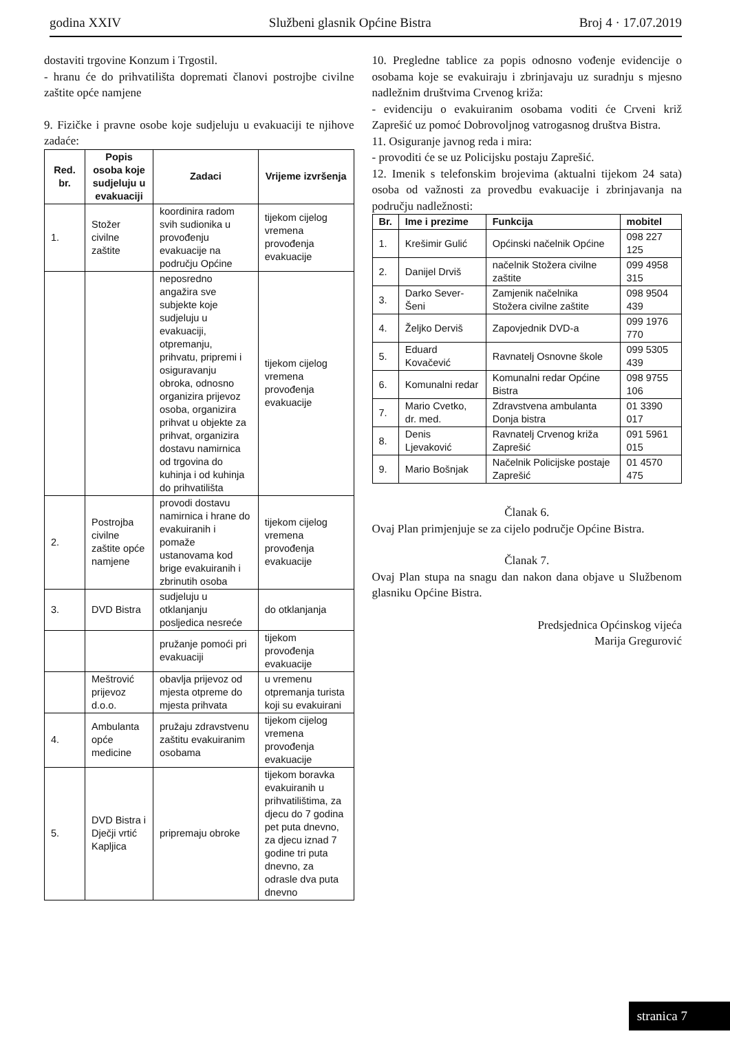godina XXIV Službeni glasnik Općine Bistra Broj 4 · 17.07.2019
dostaviti trgovine Konzum i Trgostil.
- hranu će do prihvatilišta dopremati članovi postrojbe civilne zaštite opće namjene
9. Fizičke i pravne osobe koje sudjeluju u evakuaciji te njihove zadaće:
| Red. br. | Popis osoba koje sudjeluju u evakuaciji | Zadaci | Vrijeme izvršenja |
| --- | --- | --- | --- |
| 1. | Stožer civilne zaštite | koordinira radom svih sudionika u provođenju evakuacije na području Općine | tijekom cijelog vremena provođenja evakuacije |
| | | neposredno angažira sve subjekte koje sudjeluju u evakuaciji, otpremanju, prihvatu, pripremi i osiguravanju obroka, odnosno organizira prijevoz osoba, organizira prihvat u objekte za prihvat, organizira dostavu namirnica od trgovina do kuhinja i od kuhinja do prihvatilišta | tijekom cijelog vremena provođenja evakuacije |
| 2. | Postrojba civilne zaštite opće namjene | provodi dostavu namirnica i hrane do evakuiranih i pomaže ustanovama kod brige evakuiranih i zbrinutih osoba | tijekom cijelog vremena provođenja evakuacije |
| 3. | DVD Bistra | sudjeluju u otklanjanju posljedica nesreće | do otklanjanja |
| | | pružanje pomoći pri evakuaciji | tijekom provođenja evakuacije |
| | Meštrović prijevoz d.o.o. | obavlja prijevoz od mjesta otpreme do mjesta prihvata | u vremenu otpremanja turista koji su evakuirani |
| 4. | Ambulanta opće medicine | pružaju zdravstvenu zaštitu evakuiranim osobama | tijekom cijelog vremena provođenja evakuacije |
| 5. | DVD Bistra i Dječji vrtić Kapljica | pripremaju obroke | tijekom boravka evakuiranih u prihvatilištima, za djecu do 7 godina pet puta dnevno, za djecu iznad 7 godine tri puta dnevno, za odrasle dva puta dnevno |
10. Pregledne tablice za popis odnosno vođenje evidencije o osobama koje se evakuiraju i zbrinjavaju uz suradnju s mjesno nadležnim društvima Crvenog križa:
- evidenciju o evakuiranim osobama voditi će Crveni križ Zaprešić uz pomoć Dobrovoljnog vatrogasnog društva Bistra.
11. Osiguranje javnog reda i mira:
- provoditi će se uz Policijsku postaju Zaprešić.
12. Imenik s telefonskim brojevima (aktualni tijekom 24 sata) osoba od važnosti za provedbu evakuacije i zbrinjavanja na području nadležnosti:
| Br. | Ime i prezime | Funkcija | mobitel |
| --- | --- | --- | --- |
| 1. | Krešimir Gulić | Općinski načelnik Općine | 098 227 125 |
| 2. | Danijel Drviš | načelnik Stožera civilne zaštite | 099 4958 315 |
| 3. | Darko Sever-Šeni | Zamjenik načelnika Stožera civilne zaštite | 098 9504 439 |
| 4. | Željko Derviš | Zapovjednik DVD-a | 099 1976 770 |
| 5. | Eduard Kovačević | Ravnatelj Osnovne škole | 099 5305 439 |
| 6. | Komunalni redar | Komunalni redar Općine Bistra | 098 9755 106 |
| 7. | Mario Cvetko, dr. med. | Zdravstvena ambulanta Donja bistra | 01 3390 017 |
| 8. | Denis Ljevaković | Ravnatelj Crvenog križa Zaprešić | 091 5961 015 |
| 9. | Mario Bošnjak | Načelnik Policijske postaje Zaprešić | 01 4570 475 |
Članak 6.
Ovaj Plan primjenjuje se za cijelo područje Općine Bistra.
Članak 7.
Ovaj Plan stupa na snagu dan nakon dana objave u Službenom glasniku Općine Bistra.
Predsjednica Općinskog vijeća
Marija Gregurović
stranica 7